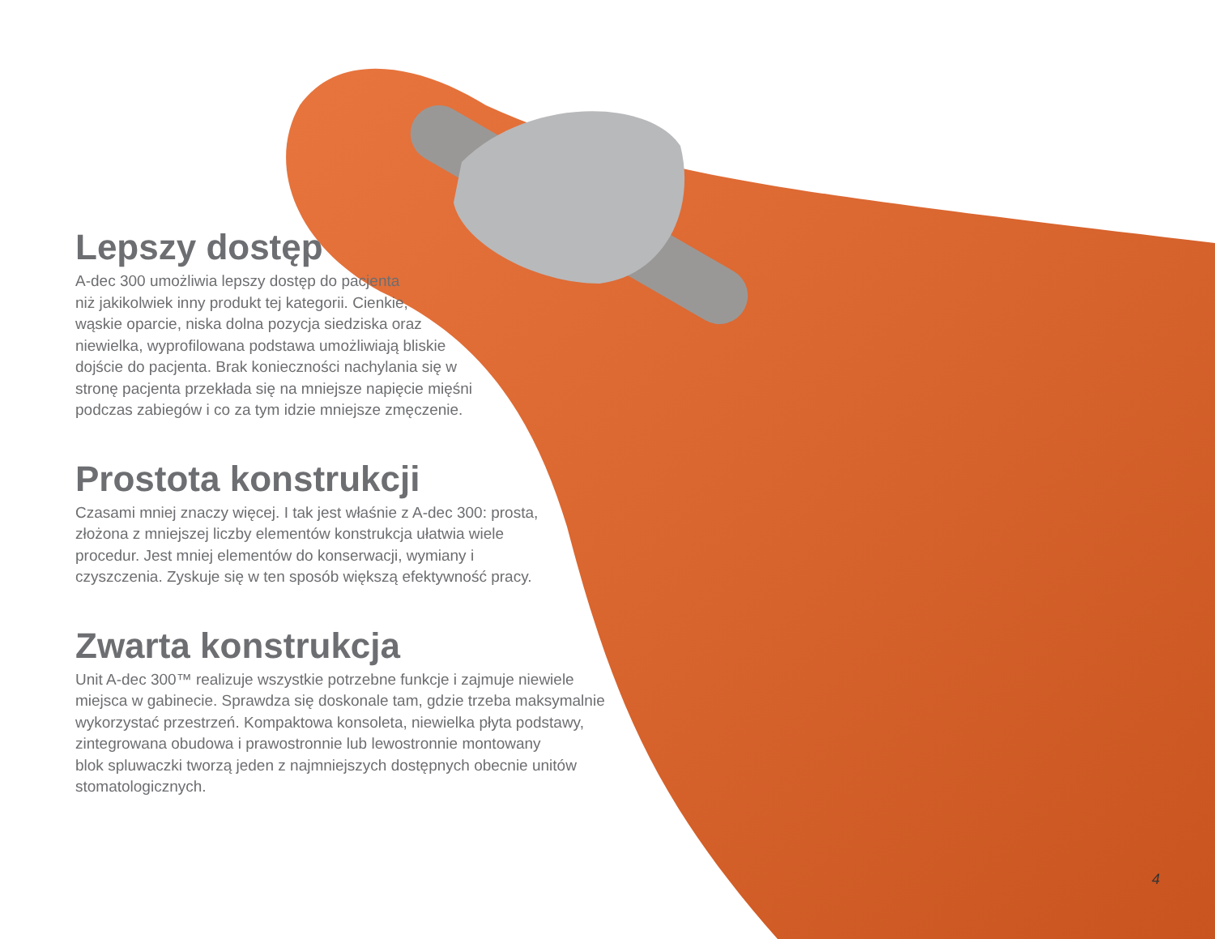Lepszy dostęp
A-dec 300 umożliwia lepszy dostęp do pacjenta
niż jakikolwiek inny produkt tej kategorii. Cienkie,
wąskie oparcie, niska dolna pozycja siedziska oraz
niewielka, wyprofilowana podstawa umożliwiają bliskie
dojście do pacjenta. Brak konieczności nachylania się w
stronę pacjenta przekłada się na mniejsze napięcie mięśni
podczas zabiegów i co za tym idzie mniejsze zmęczenie.
Prostota konstrukcji
Czasami mniej znaczy więcej. I tak jest właśnie z A-dec 300: prosta,
złożona z mniejszej liczby elementów konstrukcja ułatwia wiele
procedur. Jest mniej elementów do konserwacji, wymiany i
czyszczenia. Zyskuje się w ten sposób większą efektywność pracy.
Zwarta konstrukcja
Unit A-dec 300™ realizuje wszystkie potrzebne funkcje i zajmuje niewiele
miejsca w gabinecie. Sprawdza się doskonale tam, gdzie trzeba maksymalnie
wykorzystać przestrzeń. Kompaktowa konsoleta, niewielka płyta podstawy,
zintegrowana obudowa i prawostronnie lub lewostronnie montowany
blok spluwaczki tworzą jeden z najmniejszych dostępnych obecnie unitów
stomatologicznych.
4